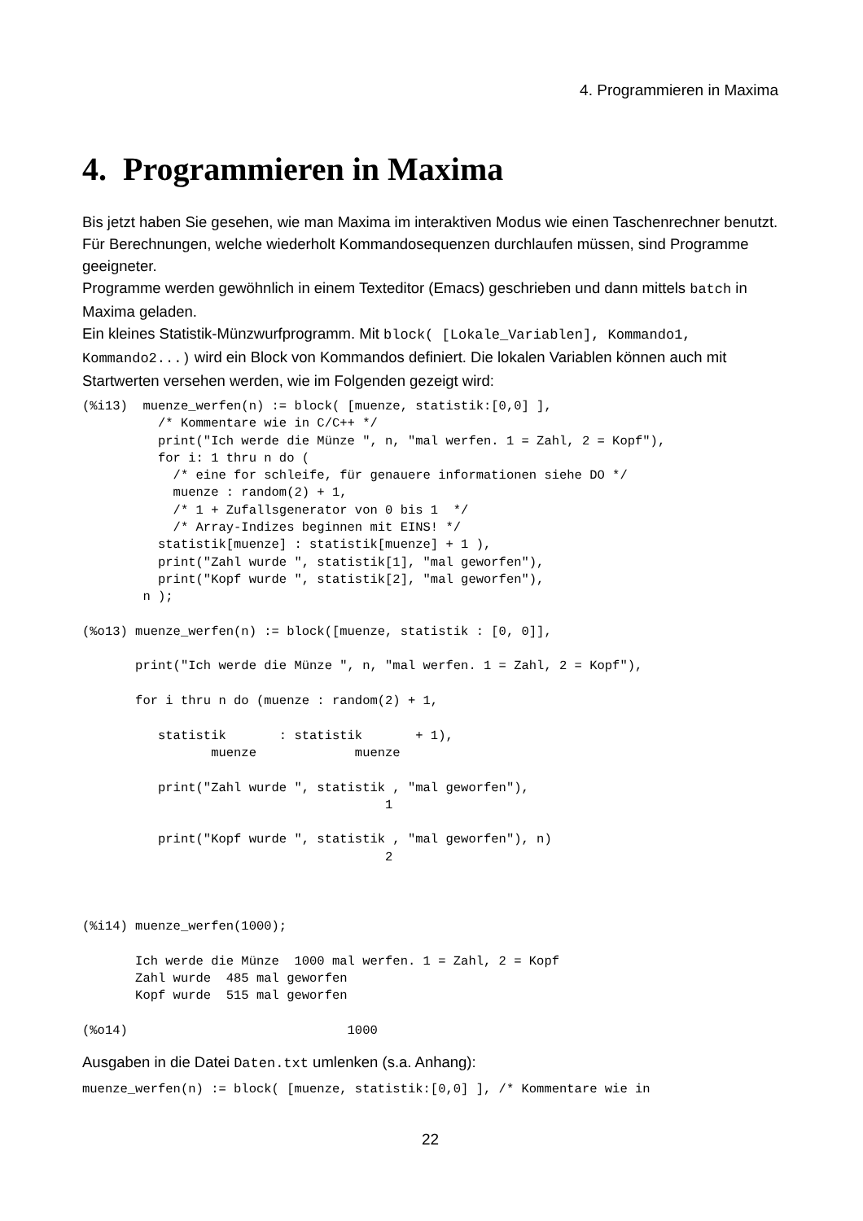4. Programmieren in Maxima
4. Programmieren in Maxima
Bis jetzt haben Sie gesehen, wie man Maxima im interaktiven Modus wie einen Taschenrechner benutzt. Für Berechnungen, welche wiederholt Kommandosequenzen durchlaufen müssen, sind Programme geeigneter.
Programme werden gewöhnlich in einem Texteditor (Emacs) geschrieben und dann mittels batch in Maxima geladen.
Ein kleines Statistik-Münzwurfprogramm. Mit block( [Lokale_Variablen], Kommando1, Kommando2...) wird ein Block von Kommandos definiert. Die lokalen Variablen können auch mit Startwerten versehen werden, wie im Folgenden gezeigt wird:
(%i13)  muenze_werfen(n) := block( [muenze, statistik:[0,0] ],
          /* Kommentare wie in C/C++ */
          print("Ich werde die Münze ", n, "mal werfen. 1 = Zahl, 2 = Kopf"),
          for i: 1 thru n do (
            /* eine for schleife, für genauere informationen siehe DO */
            muenze : random(2) + 1,
            /* 1 + Zufallsgenerator von 0 bis 1  */
            /* Array-Indizes beginnen mit EINS! */
          statistik[muenze] : statistik[muenze] + 1 ),
          print("Zahl wurde ", statistik[1], "mal geworfen"),
          print("Kopf wurde ", statistik[2], "mal geworfen"),
        n );

(%o13) muenze_werfen(n) := block([muenze, statistik : [0, 0]],

       print("Ich werde die Münze ", n, "mal werfen. 1 = Zahl, 2 = Kopf"),

       for i thru n do (muenze : random(2) + 1,

          statistik       : statistik       + 1),
                 muenze             muenze

          print("Zahl wurde ", statistik , "mal geworfen"),
                                        1

          print("Kopf wurde ", statistik , "mal geworfen"), n)
                                        2



(%i14) muenze_werfen(1000);

       Ich werde die Münze  1000 mal werfen. 1 = Zahl, 2 = Kopf
       Zahl wurde  485 mal geworfen
       Kopf wurde  515 mal geworfen

(%o14)                             1000
Ausgaben in die Datei Daten.txt umlenken (s.a. Anhang):
muenze_werfen(n) := block( [muenze, statistik:[0,0] ], /* Kommentare wie in
22